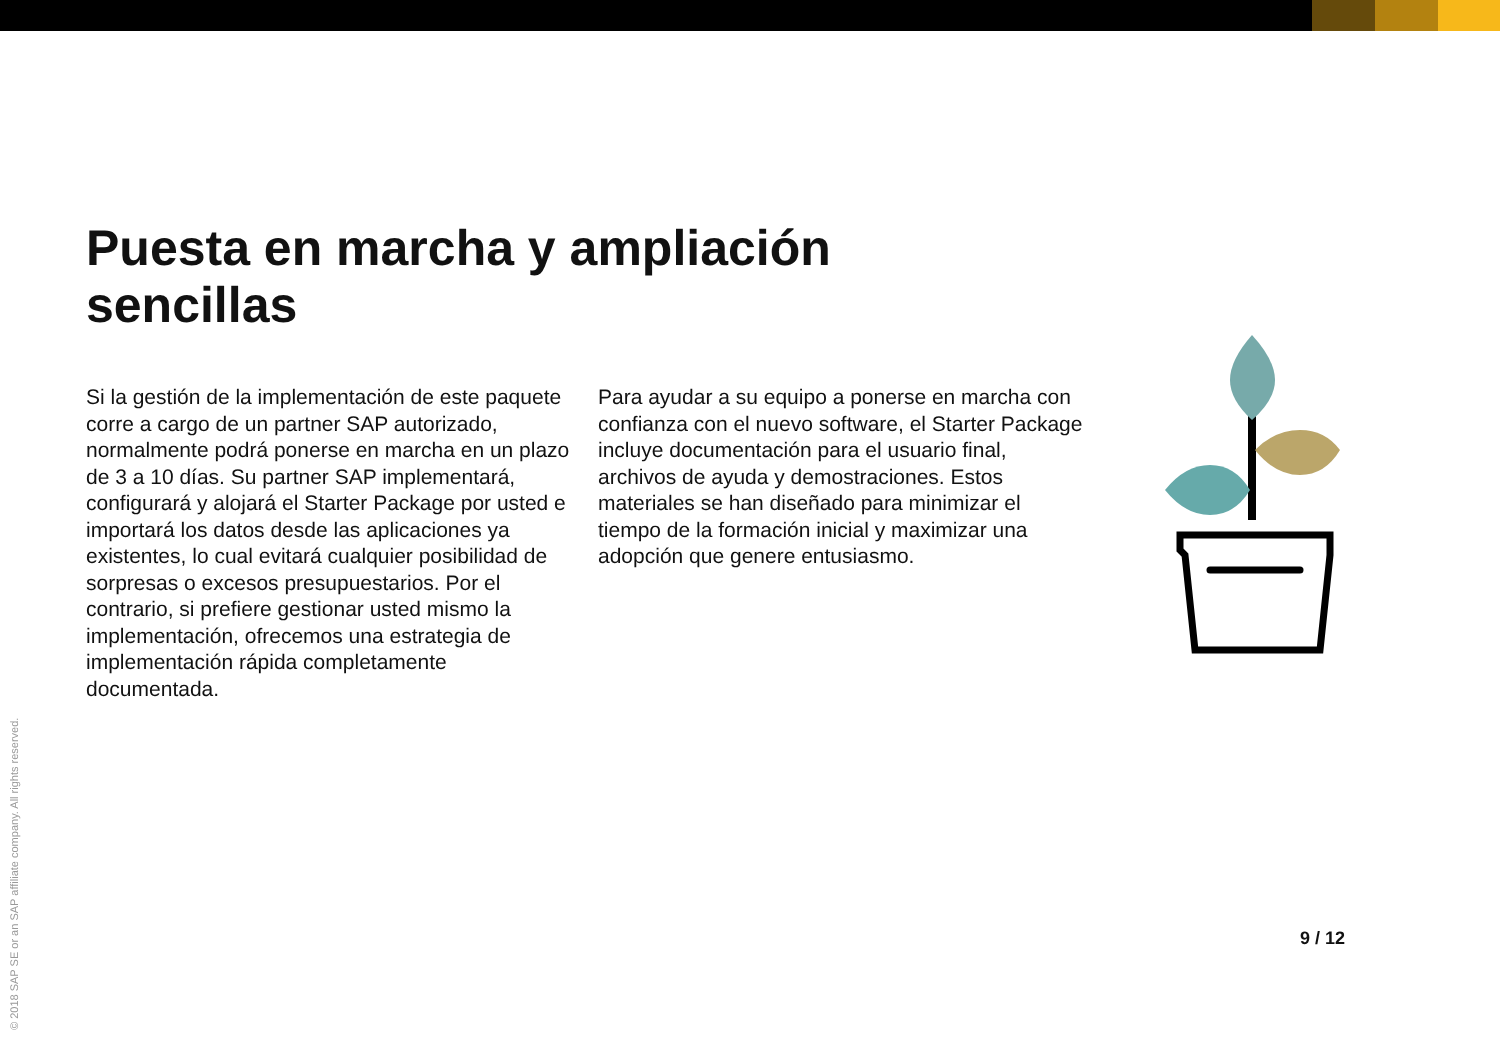Puesta en marcha y ampliación sencillas
Si la gestión de la implementación de este paquete corre a cargo de un partner SAP autorizado, normalmente podrá ponerse en marcha en un plazo de 3 a 10 días. Su partner SAP implementará, configurará y alojará el Starter Package por usted e importará los datos desde las aplicaciones ya existentes, lo cual evitará cualquier posibilidad de sorpresas o excesos presupuestarios. Por el contrario, si prefiere gestionar usted mismo la implementación, ofrecemos una estrategia de implementación rápida completamente documentada.
Para ayudar a su equipo a ponerse en marcha con confianza con el nuevo software, el Starter Package incluye documentación para el usuario final, archivos de ayuda y demostraciones. Estos materiales se han diseñado para minimizar el tiempo de la formación inicial y maximizar una adopción que genere entusiasmo.
9 / 12
© 2018 SAP SE or an SAP affiliate company. All rights reserved.